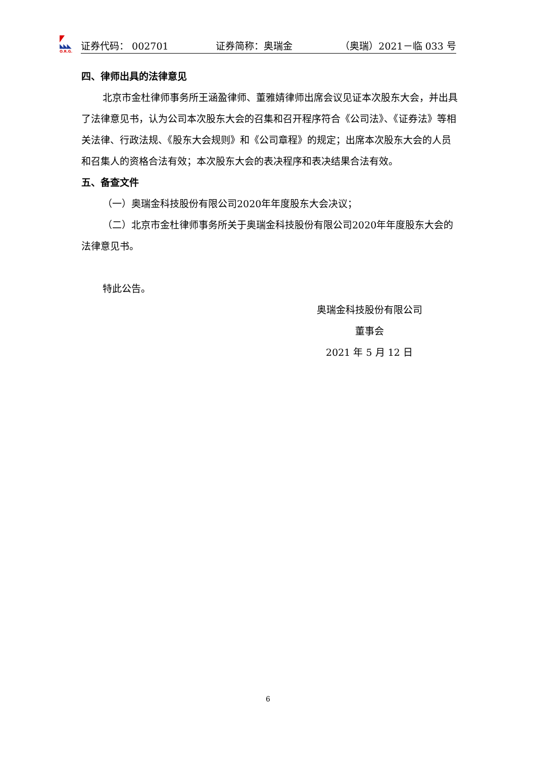◣◣◣
O.R.G.
证券代码： 002701 证券简称：奥瑞金 （奥瑞）2021－临 033 号
四、律师出具的法律意见
北京市金杜律师事务所王涵盈律师、董雅婧律师出席会议见证本次股东大会，并出具了法律意见书，认为公司本次股东大会的召集和召开程序符合《公司法》、《证券法》等相关法律、行政法规、《股东大会规则》和《公司章程》的规定；出席本次股东大会的人员和召集人的资格合法有效；本次股东大会的表决程序和表决结果合法有效。
五、备查文件
（一）奥瑞金科技股份有限公司2020年年度股东大会决议；
（二）北京市金杜律师事务所关于奥瑞金科技股份有限公司2020年年度股东大会的法律意见书。
特此公告。
奥瑞金科技股份有限公司
董事会
2021 年 5 月 12 日
6